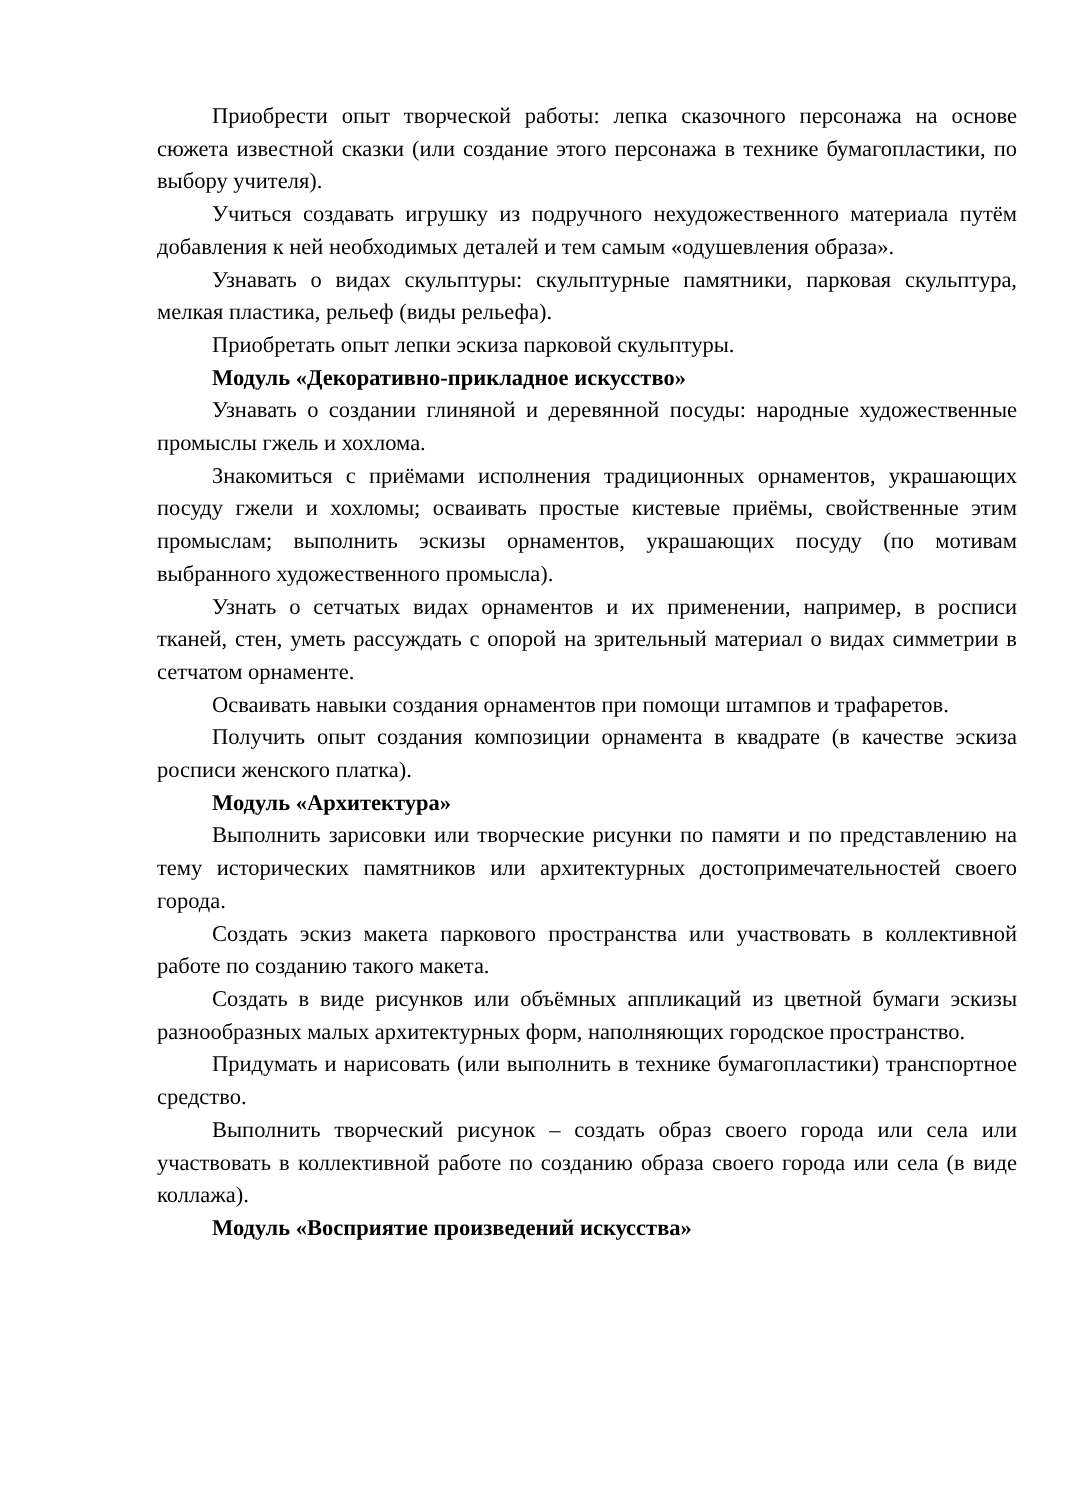Приобрести опыт творческой работы: лепка сказочного персонажа на основе сюжета известной сказки (или создание этого персонажа в технике бумагопластики, по выбору учителя).
Учиться создавать игрушку из подручного нехудожественного материала путём добавления к ней необходимых деталей и тем самым «одушевления образа».
Узнавать о видах скульптуры: скульптурные памятники, парковая скульптура, мелкая пластика, рельеф (виды рельефа).
Приобретать опыт лепки эскиза парковой скульптуры.
Модуль «Декоративно-прикладное искусство»
Узнавать о создании глиняной и деревянной посуды: народные художественные промыслы гжель и хохлома.
Знакомиться с приёмами исполнения традиционных орнаментов, украшающих посуду гжели и хохломы; осваивать простые кистевые приёмы, свойственные этим промыслам; выполнить эскизы орнаментов, украшающих посуду (по мотивам выбранного художественного промысла).
Узнать о сетчатых видах орнаментов и их применении, например, в росписи тканей, стен, уметь рассуждать с опорой на зрительный материал о видах симметрии в сетчатом орнаменте.
Осваивать навыки создания орнаментов при помощи штампов и трафаретов.
Получить опыт создания композиции орнамента в квадрате (в качестве эскиза росписи женского платка).
Модуль «Архитектура»
Выполнить зарисовки или творческие рисунки по памяти и по представлению на тему исторических памятников или архитектурных достопримечательностей своего города.
Создать эскиз макета паркового пространства или участвовать в коллективной работе по созданию такого макета.
Создать в виде рисунков или объёмных аппликаций из цветной бумаги эскизы разнообразных малых архитектурных форм, наполняющих городское пространство.
Придумать и нарисовать (или выполнить в технике бумагопластики) транспортное средство.
Выполнить творческий рисунок – создать образ своего города или села или участвовать в коллективной работе по созданию образа своего города или села (в виде коллажа).
Модуль «Восприятие произведений искусства»